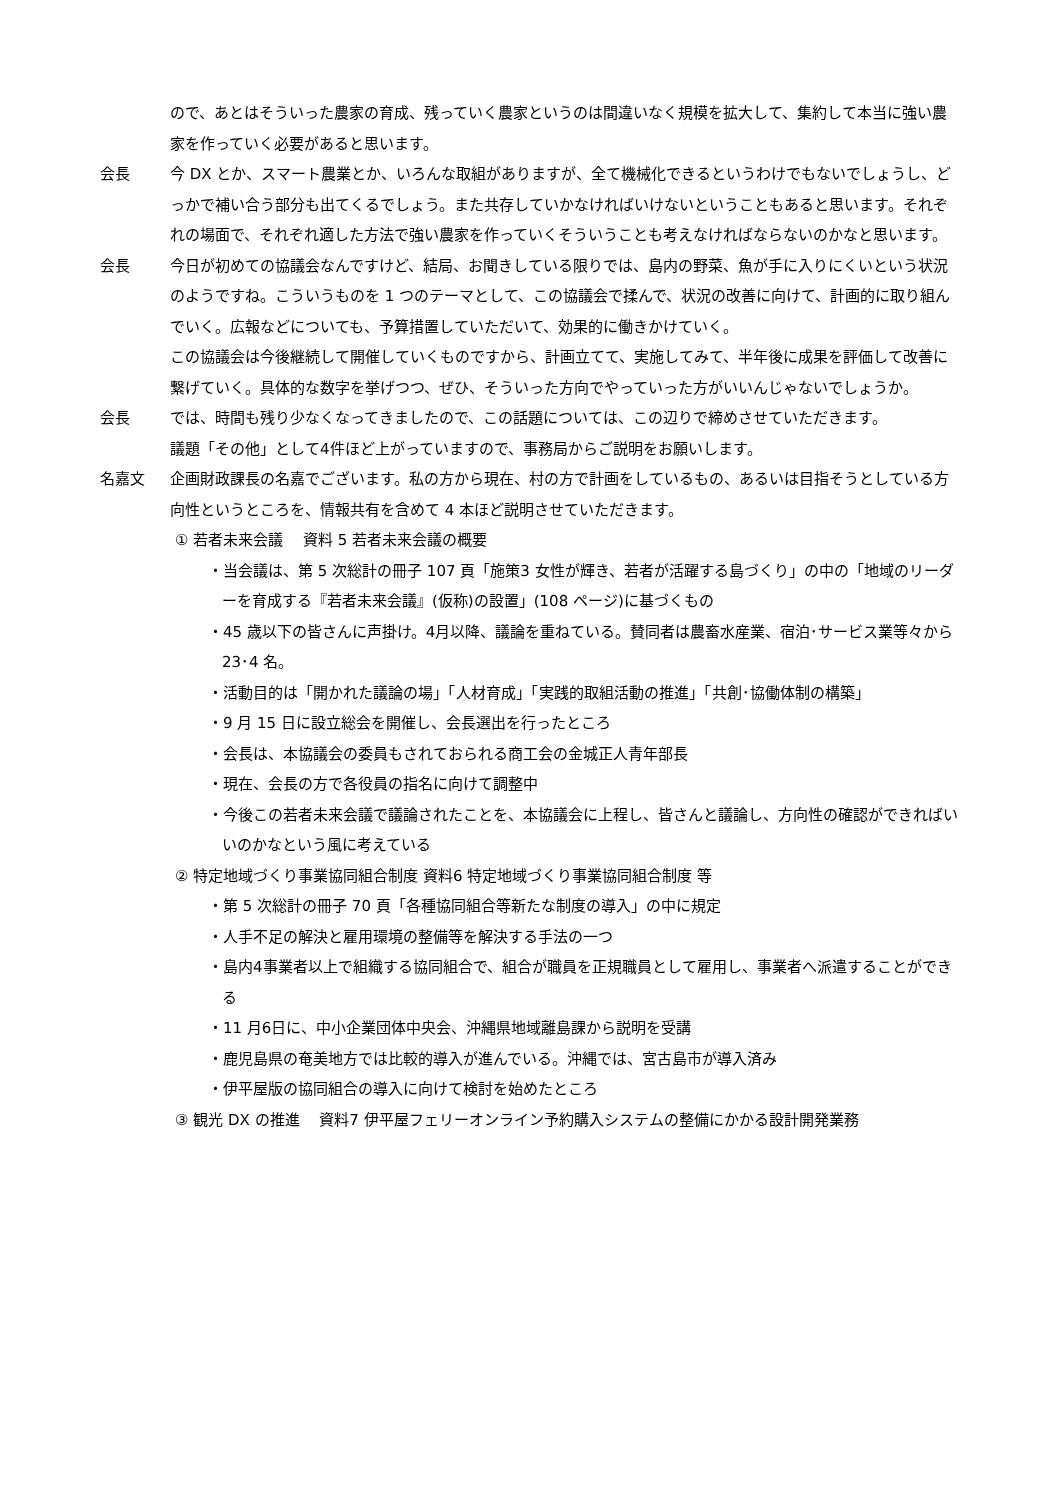ので、あとはそういった農家の育成、残っていく農家というのは間違いなく規模を拡大して、集約して本当に強い農家を作っていく必要があると思います。
会長 今 DX とか、スマート農業とか、いろんな取組がありますが、全て機械化できるというわけでもないでしょうし、どっかで補い合う部分も出てくるでしょう。また共存していかなければいけないということもあると思います。それぞれの場面で、それぞれ適した方法で強い農家を作っていくそういうことも考えなければならないのかなと思います。
会長 今日が初めての協議会なんですけど、結局、お聞きしている限りでは、島内の野菜、魚が手に入りにくいという状況のようですね。こういうものを 1 つのテーマとして、この協議会で揉んで、状況の改善に向けて、計画的に取り組んでいく。広報などについても、予算措置していただいて、効果的に働きかけていく。
この協議会は今後継続して開催していくものですから、計画立てて、実施してみて、半年後に成果を評価して改善に繋げていく。具体的な数字を挙げつつ、ぜひ、そういった方向でやっていった方がいいんじゃないでしょうか。
会長 では、時間も残り少なくなってきましたので、この話題については、この辺りで締めさせていただきます。
議題「その他」として4件ほど上がっていますので、事務局からご説明をお願いします。
名嘉文 企画財政課長の名嘉でございます。私の方から現在、村の方で計画をしているもの、あるいは目指そうとしている方向性というところを、情報共有を含めて 4 本ほど説明させていただきます。
① 若者未来会議　 資料 5 若者未来会議の概要
・当会議は、第 5 次総計の冊子 107 頁「施策3 女性が輝き、若者が活躍する島づくり」の中の「地域のリーダーを育成する『若者未来会議』(仮称)の設置」(108 ページ)に基づくもの
・45 歳以下の皆さんに声掛け。4月以降、議論を重ねている。賛同者は農畜水産業、宿泊･サービス業等々から 23･4 名。
・活動目的は「開かれた議論の場」「人材育成」「実践的取組活動の推進」「共創･協働体制の構築」
・9 月 15 日に設立総会を開催し、会長選出を行ったところ
・会長は、本協議会の委員もされておられる商工会の金城正人青年部長
・現在、会長の方で各役員の指名に向けて調整中
・今後この若者未来会議で議論されたことを、本協議会に上程し、皆さんと議論し、方向性の確認ができればいいのかなという風に考えている
② 特定地域づくり事業協同組合制度 資料6 特定地域づくり事業協同組合制度 等
・第 5 次総計の冊子 70 頁「各種協同組合等新たな制度の導入」の中に規定
・人手不足の解決と雇用環境の整備等を解決する手法の一つ
・島内4事業者以上で組織する協同組合で、組合が職員を正規職員として雇用し、事業者へ派遣することができる
・11 月6日に、中小企業団体中央会、沖縄県地域離島課から説明を受講
・鹿児島県の奄美地方では比較的導入が進んでいる。沖縄では、宮古島市が導入済み
・伊平屋版の協同組合の導入に向けて検討を始めたところ
③ 観光 DX の推進　 資料7 伊平屋フェリーオンライン予約購入システムの整備にかかる設計開発業務